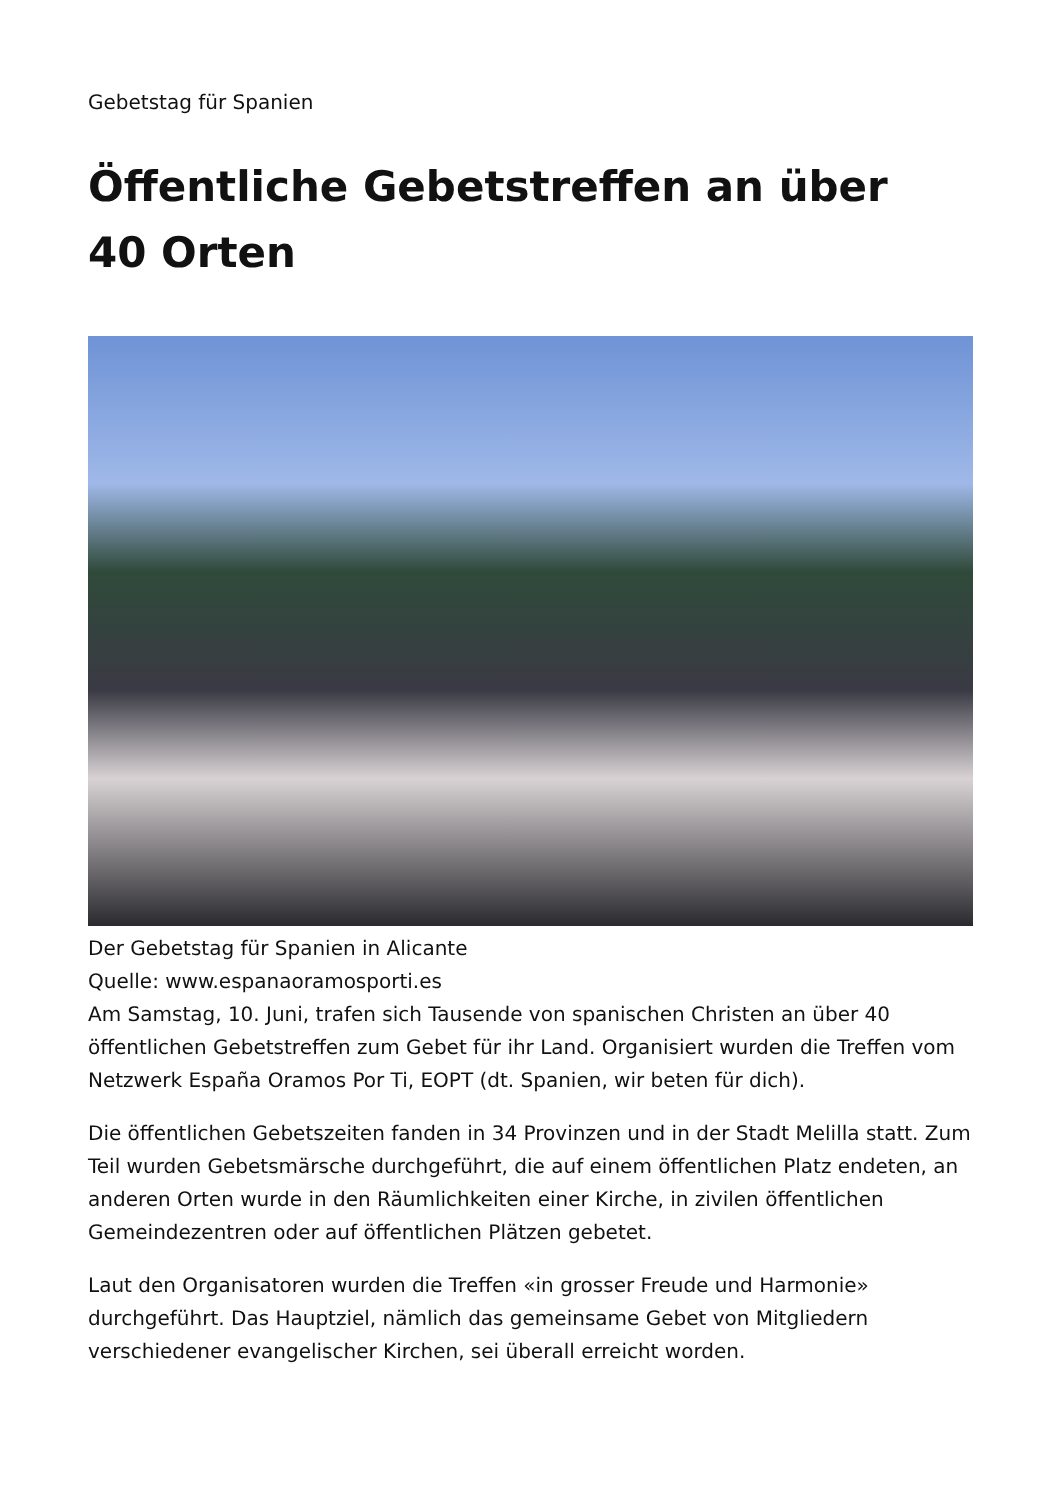Gebetstag für Spanien
Öffentliche Gebetstreffen an über
40 Orten
Der Gebetstag für Spanien in Alicante
Quelle: www.espanaoramosporti.es
Am Samstag, 10. Juni, trafen sich Tausende von spanischen Christen an über 40 öffentlichen Gebetstreffen zum Gebet für ihr Land. Organisiert wurden die Treffen vom Netzwerk España Oramos Por Ti, EOPT (dt. Spanien, wir beten für dich).
Die öffentlichen Gebetszeiten fanden in 34 Provinzen und in der Stadt Melilla statt. Zum Teil wurden Gebetsmärsche durchgeführt, die auf einem öffentlichen Platz endeten, an anderen Orten wurde in den Räumlichkeiten einer Kirche, in zivilen öffentlichen Gemeindezentren oder auf öffentlichen Plätzen gebetet.
Laut den Organisatoren wurden die Treffen «in grosser Freude und Harmonie» durchgeführt. Das Hauptziel, nämlich das gemeinsame Gebet von Mitgliedern verschiedener evangelischer Kirchen, sei überall erreicht worden.